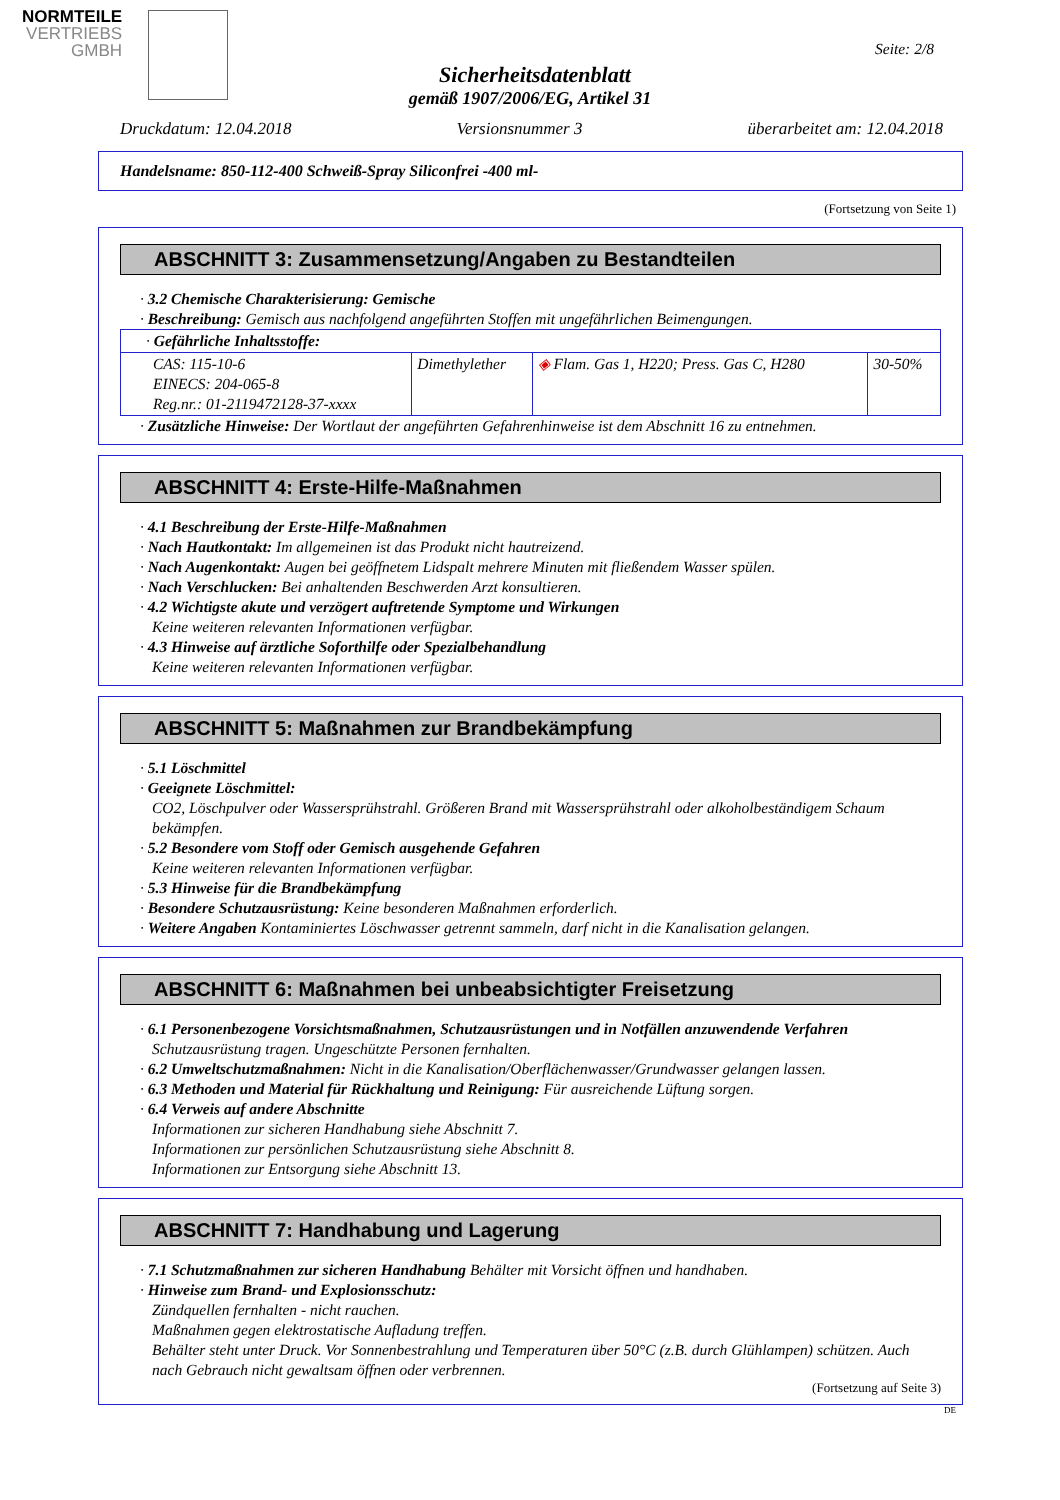NORMTEILE
VERTRIEBS
GMBH
Seite: 2/8
Sicherheitsdatenblatt
gemäß 1907/2006/EG, Artikel 31
Druckdatum: 12.04.2018 Versionsnummer 3 überarbeitet am: 12.04.2018
Handelsname: 850-112-400 Schweiß-Spray Siliconfrei -400 ml-
(Fortsetzung von Seite 1)
ABSCHNITT 3: Zusammensetzung/Angaben zu Bestandteilen
· 3.2 Chemische Charakterisierung: Gemische
· Beschreibung: Gemisch aus nachfolgend angeführten Stoffen mit ungefährlichen Beimengungen.
| · Gefährliche Inhaltsstoffe: | | | |
| CAS: 115-10-6 EINECS: 204-065-8 Reg.nr.: 01-2119472128-37-xxxx | Dimethylether | ◈ Flam. Gas 1, H220; Press. Gas C, H280 | 30-50% |
· Zusätzliche Hinweise: Der Wortlaut der angeführten Gefahrenhinweise ist dem Abschnitt 16 zu entnehmen.
ABSCHNITT 4: Erste-Hilfe-Maßnahmen
· 4.1 Beschreibung der Erste-Hilfe-Maßnahmen
· Nach Hautkontakt: Im allgemeinen ist das Produkt nicht hautreizend.
· Nach Augenkontakt: Augen bei geöffnetem Lidspalt mehrere Minuten mit fließendem Wasser spülen.
· Nach Verschlucken: Bei anhaltenden Beschwerden Arzt konsultieren.
· 4.2 Wichtigste akute und verzögert auftretende Symptome und Wirkungen
Keine weiteren relevanten Informationen verfügbar.
· 4.3 Hinweise auf ärztliche Soforthilfe oder Spezialbehandlung
Keine weiteren relevanten Informationen verfügbar.
ABSCHNITT 5: Maßnahmen zur Brandbekämpfung
· 5.1 Löschmittel
· Geeignete Löschmittel:
CO2, Löschpulver oder Wassersprühstrahl. Größeren Brand mit Wassersprühstrahl oder alkoholbeständigem Schaum bekämpfen.
· 5.2 Besondere vom Stoff oder Gemisch ausgehende Gefahren
Keine weiteren relevanten Informationen verfügbar.
· 5.3 Hinweise für die Brandbekämpfung
· Besondere Schutzausrüstung: Keine besonderen Maßnahmen erforderlich.
· Weitere Angaben Kontaminiertes Löschwasser getrennt sammeln, darf nicht in die Kanalisation gelangen.
ABSCHNITT 6: Maßnahmen bei unbeabsichtigter Freisetzung
· 6.1 Personenbezogene Vorsichtsmaßnahmen, Schutzausrüstungen und in Notfällen anzuwendende Verfahren
Schutzausrüstung tragen. Ungeschützte Personen fernhalten.
· 6.2 Umweltschutzmaßnahmen: Nicht in die Kanalisation/Oberflächenwasser/Grundwasser gelangen lassen.
· 6.3 Methoden und Material für Rückhaltung und Reinigung: Für ausreichende Lüftung sorgen.
· 6.4 Verweis auf andere Abschnitte
Informationen zur sicheren Handhabung siehe Abschnitt 7.
Informationen zur persönlichen Schutzausrüstung siehe Abschnitt 8.
Informationen zur Entsorgung siehe Abschnitt 13.
ABSCHNITT 7: Handhabung und Lagerung
· 7.1 Schutzmaßnahmen zur sicheren Handhabung Behälter mit Vorsicht öffnen und handhaben.
· Hinweise zum Brand- und Explosionsschutz:
Zündquellen fernhalten - nicht rauchen.
Maßnahmen gegen elektrostatische Aufladung treffen.
Behälter steht unter Druck. Vor Sonnenbestrahlung und Temperaturen über 50°C (z.B. durch Glühlampen) schützen. Auch nach Gebrauch nicht gewaltsam öffnen oder verbrennen.
(Fortsetzung auf Seite 3)
DE